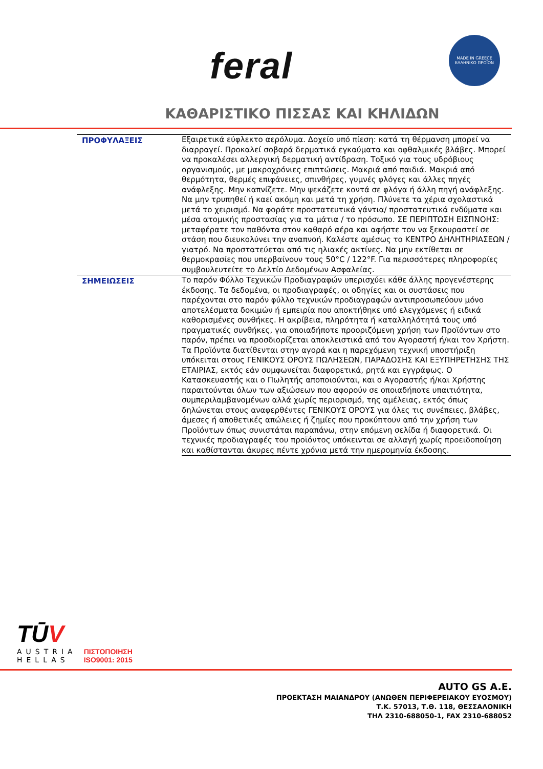feral
MADE IN GREECE
ΕΛΛΗΝΙΚΟ ΠΡΟΪΟΝ
ΚΑΘΑΡΙΣΤΙΚΟ ΠΙΣΣΑΣ ΚΑΙ ΚΗΛΙΔΩΝ
| ΠΡΟΦΥΛΑΞΕΙΣ | Εξαιρετικά εύφλεκτο αερόλυμα. Δοχείο υπό πίεση: κατά τη θέρμανση μπορεί να διαρραγεί. Προκαλεί σοβαρά δερματικά εγκαύματα και οφθαλμικές βλάβες. Μπορεί να προκαλέσει αλλεργική δερματική αντίδραση. Τοξικό για τους υδρόβιους οργανισμούς, με μακροχρόνιες επιπτώσεις. Μακριά από παιδιά. Μακριά από θερμότητα, θερμές επιφάνειες, σπινθήρες, γυμνές φλόγες και άλλες πηγές ανάφλεξης. Μην καπνίζετε. Μην ψεκάζετε κοντά σε φλόγα ή άλλη πηγή ανάφλεξης. Να μην τρυπηθεί ή καεί ακόμη και μετά τη χρήση. Πλύνετε τα χέρια σχολαστικά μετά το χειρισμό. Να φοράτε προστατευτικά γάντια/ προστατευτικά ενδύματα και μέσα ατομικής προστασίας για τα μάτια / το πρόσωπο. ΣΕ ΠΕΡΙΠΤΩΣΗ ΕΙΣΠΝΟΗΣ: μεταφέρατε τον παθόντα στον καθαρό αέρα και αφήστε τον να ξεκουραστεί σε στάση που διευκολύνει την αναπνοή. Καλέστε αμέσως το ΚΕΝΤΡΟ ΔΗΛΗΤΗΡΙΑΣΕΩΝ / γιατρό. Να προστατεύεται από τις ηλιακές ακτίνες. Να μην εκτίθεται σε θερμοκρασίες που υπερβαίνουν τους 50°C / 122°F. Για περισσότερες πληροφορίες συμβουλευτείτε το Δελτίο Δεδομένων Ασφαλείας. |
| ΣΗΜΕΙΩΣΕΙΣ | Το παρόν Φύλλο Τεχνικών Προδιαγραφών υπερισχύει κάθε άλλης προγενέστερης έκδοσης. Τα δεδομένα, οι προδιαγραφές, οι οδηγίες και οι συστάσεις που παρέχονται στο παρόν φύλλο τεχνικών προδιαγραφών αντιπροσωπεύουν μόνο αποτελέσματα δοκιμών ή εμπειρία που αποκτήθηκε υπό ελεγχόμενες ή ειδικά καθορισμένες συνθήκες. Η ακρίβεια, πληρότητα ή καταλληλότητά τους υπό πραγματικές συνθήκες, για οποιαδήποτε προοριζόμενη χρήση των Προϊόντων στο παρόν, πρέπει να προσδιορίζεται αποκλειστικά από τον Αγοραστή ή/και τον Χρήστη. Τα Προϊόντα διατίθενται στην αγορά και η παρεχόμενη τεχνική υποστήριξη υπόκειται στους ΓΕΝΙΚΟΥΣ ΟΡΟΥΣ ΠΩΛΗΣΕΩΝ, ΠΑΡΑΔΟΣΗΣ ΚΑΙ ΕΞΥΠΗΡΕΤΗΣΗΣ ΤΗΣ ΕΤΑΙΡΙΑΣ, εκτός εάν συμφωνείται διαφορετικά, ρητά και εγγράφως. Ο Κατασκευαστής και ο Πωλητής αποποιούνται, και ο Αγοραστής ή/και Χρήστης παραιτούνται όλων των αξιώσεων που αφορούν σε οποιαδήποτε υπαιτιότητα, συμπεριλαμβανομένων αλλά χωρίς περιορισμό, της αμέλειας, εκτός όπως δηλώνεται στους αναφερθέντες ΓΕΝΙΚΟΥΣ ΟΡΟΥΣ για όλες τις συνέπειες, βλάβες, άμεσες ή αποθετικές απώλειες ή ζημίες που προκύπτουν από την χρήση των Προϊόντων όπως συνιστάται παραπάνω, στην επόμενη σελίδα ή διαφορετικά. Οι τεχνικές προδιαγραφές του προϊόντος υπόκεινται σε αλλαγή χωρίς προειδοποίηση και καθίστανται άκυρες πέντε χρόνια μετά την ημερομηνία έκδοσης. |
TŪV
AUSTRIA
HELLAS
ΠΙΣΤΟΠΟΙΗΣΗ
ISO9001: 2015
AUTO GS A.E.
ΠΡΟΕΚΤΑΣΗ ΜΑΙΑΝΔΡΟΥ (ΑΝΩΘΕΝ ΠΕΡΙΦΕΡΕΙΑΚΟΥ ΕΥΟΣΜΟΥ)
Τ.Κ. 57013, Τ.Θ. 118, ΘΕΣΣΑΛΟΝΙΚΗ
ΤΗΛ 2310-688050-1, FAX 2310-688052